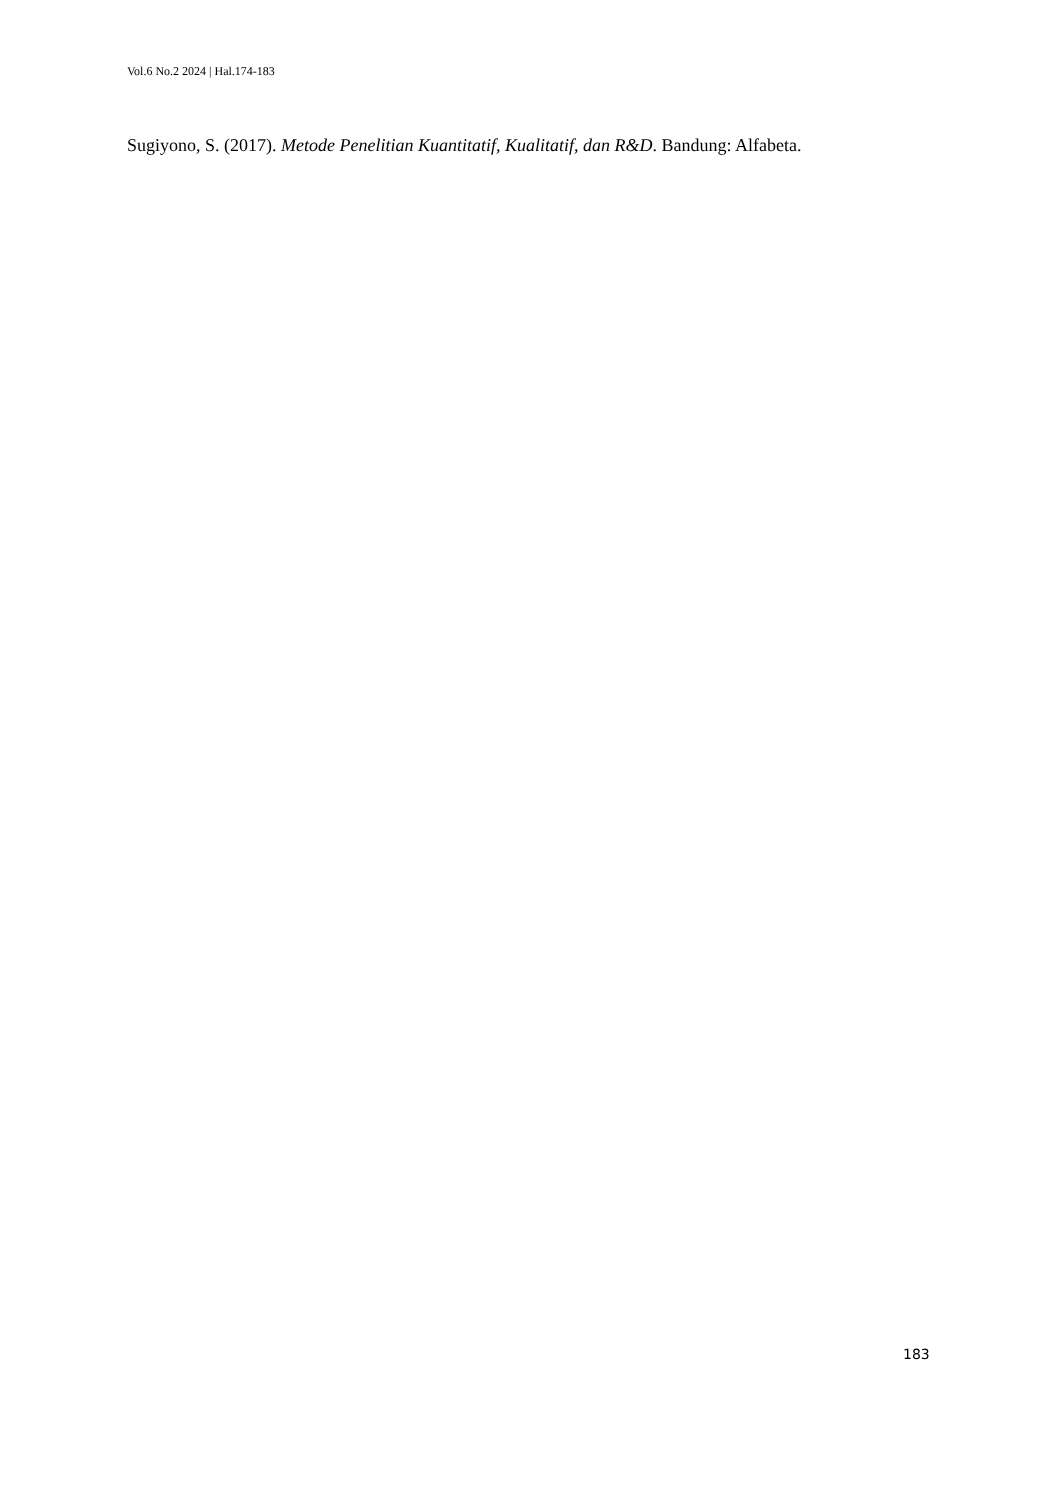Vol.6 No.2 2024 | Hal.174-183
Sugiyono, S. (2017). Metode Penelitian Kuantitatif, Kualitatif, dan R&D. Bandung: Alfabeta.
183